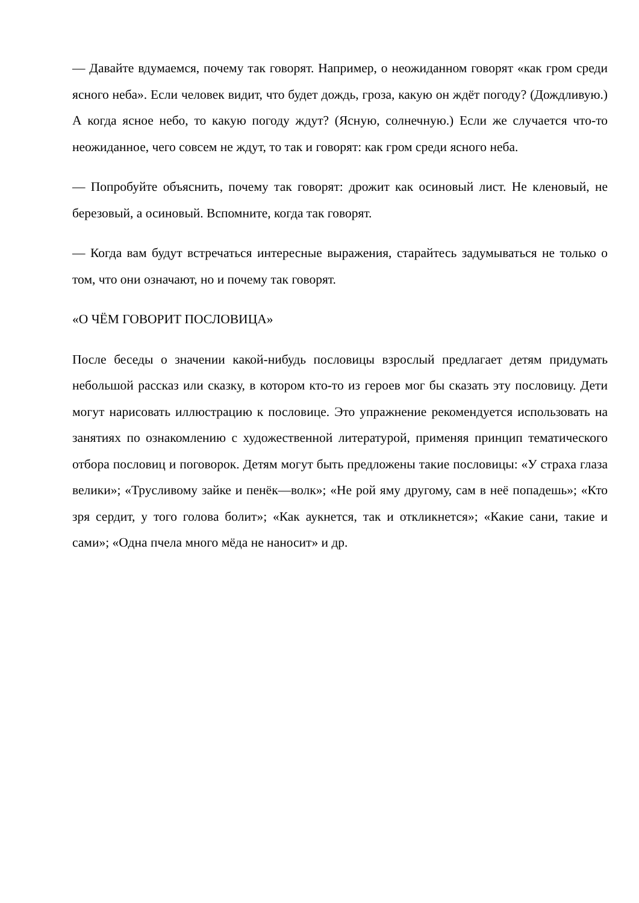— Давайте вдумаемся, почему так говорят. Например, о неожиданном говорят «как гром среди ясного неба». Если человек видит, что будет дождь, гроза, какую он ждёт погоду? (Дождливую.) А когда ясное небо, то какую погоду ждут? (Ясную, солнечную.) Если же случается что-то неожиданное, чего совсем не ждут, то так и говорят: как гром среди ясного неба.
— Попробуйте объяснить, почему так говорят: дрожит как осиновый лист. Не кленовый, не березовый, а осиновый. Вспомните, когда так говорят.
— Когда вам будут встречаться интересные выражения, старайтесь задумываться не только о том, что они означают, но и почему так говорят.
«О ЧЁМ ГОВОРИТ ПОСЛОВИЦА»
После беседы о значении какой-нибудь пословицы взрослый предлагает детям придумать небольшой рассказ или сказку, в котором кто-то из героев мог бы сказать эту пословицу. Дети могут нарисовать иллюстрацию к пословице. Это упражнение рекомендуется использовать на занятиях по ознакомлению с художественной литературой, применяя принцип тематического отбора пословиц и поговорок. Детям могут быть предложены такие пословицы: «У страха глаза велики»; «Трусливому зайке и пенёк—волк»; «Не рой яму другому, сам в неё попадешь»; «Кто зря сердит, у того голова болит»; «Как аукнется, так и откликнется»; «Какие сани, такие и сами»; «Одна пчела много мёда не наносит» и др.